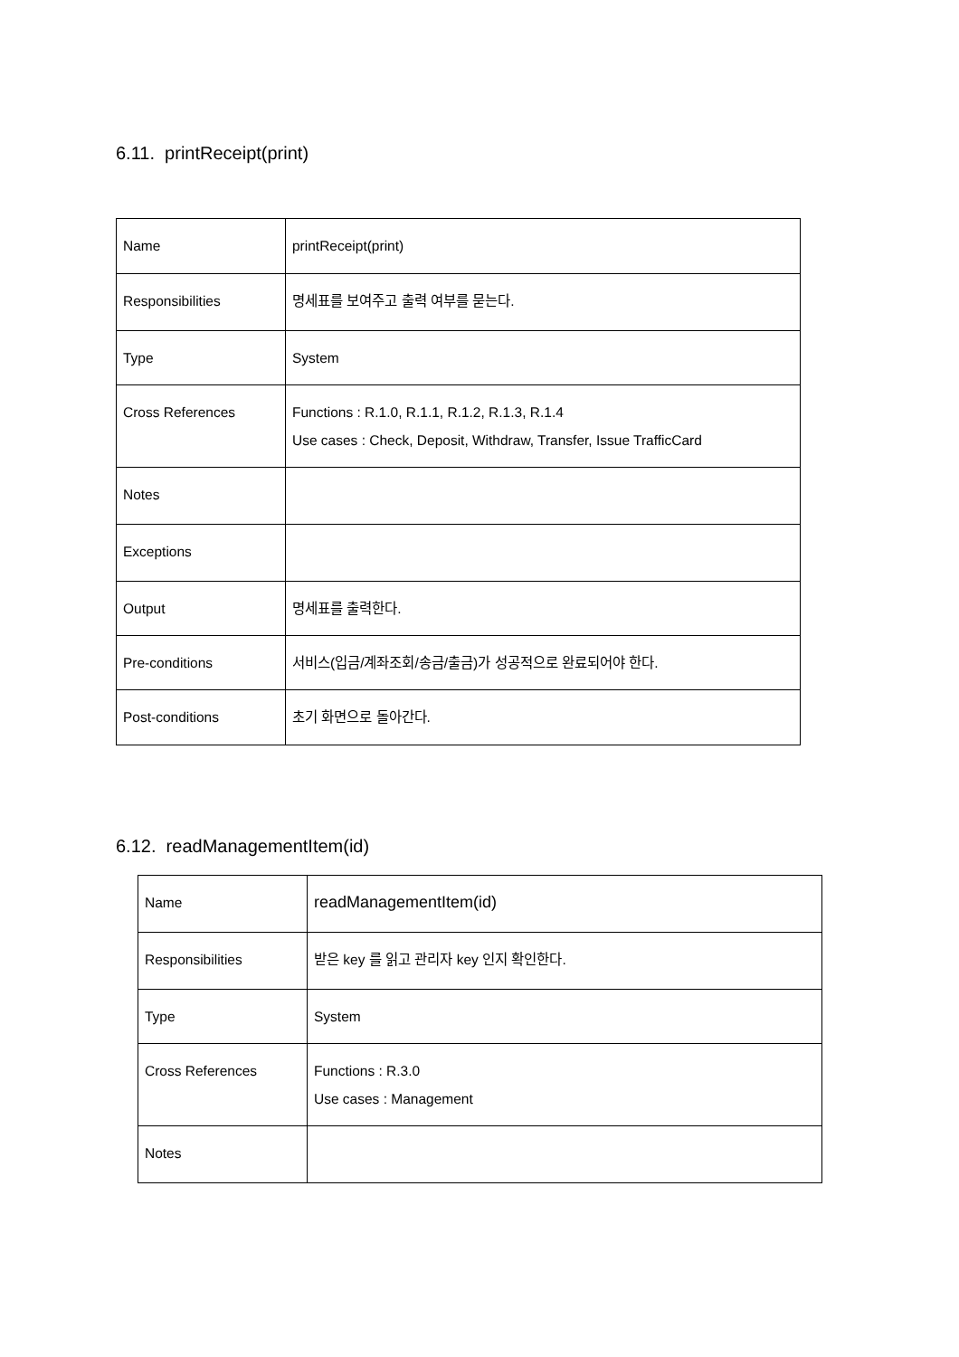6.11. printReceipt(print)
| Name | printReceipt(print) |
| Responsibilities | 명세표를 보여주고 출력 여부를 묻는다. |
| Type | System |
| Cross References | Functions : R.1.0, R.1.1, R.1.2, R.1.3, R.1.4 Use cases : Check, Deposit, Withdraw, Transfer, Issue TrafficCard |
| Notes | |
| Exceptions | |
| Output | 명세표를 출력한다. |
| Pre-conditions | 서비스(입금/계좌조회/송금/출금)가 성공적으로 완료되어야 한다. |
| Post-conditions | 초기 화면으로 돌아간다. |
6.12. readManagementItem(id)
| Name | readManagementItem(id) |
| Responsibilities | 받은 key 를 읽고 관리자 key 인지 확인한다. |
| Type | System |
| Cross References | Functions : R.3.0 Use cases : Management |
| Notes | |